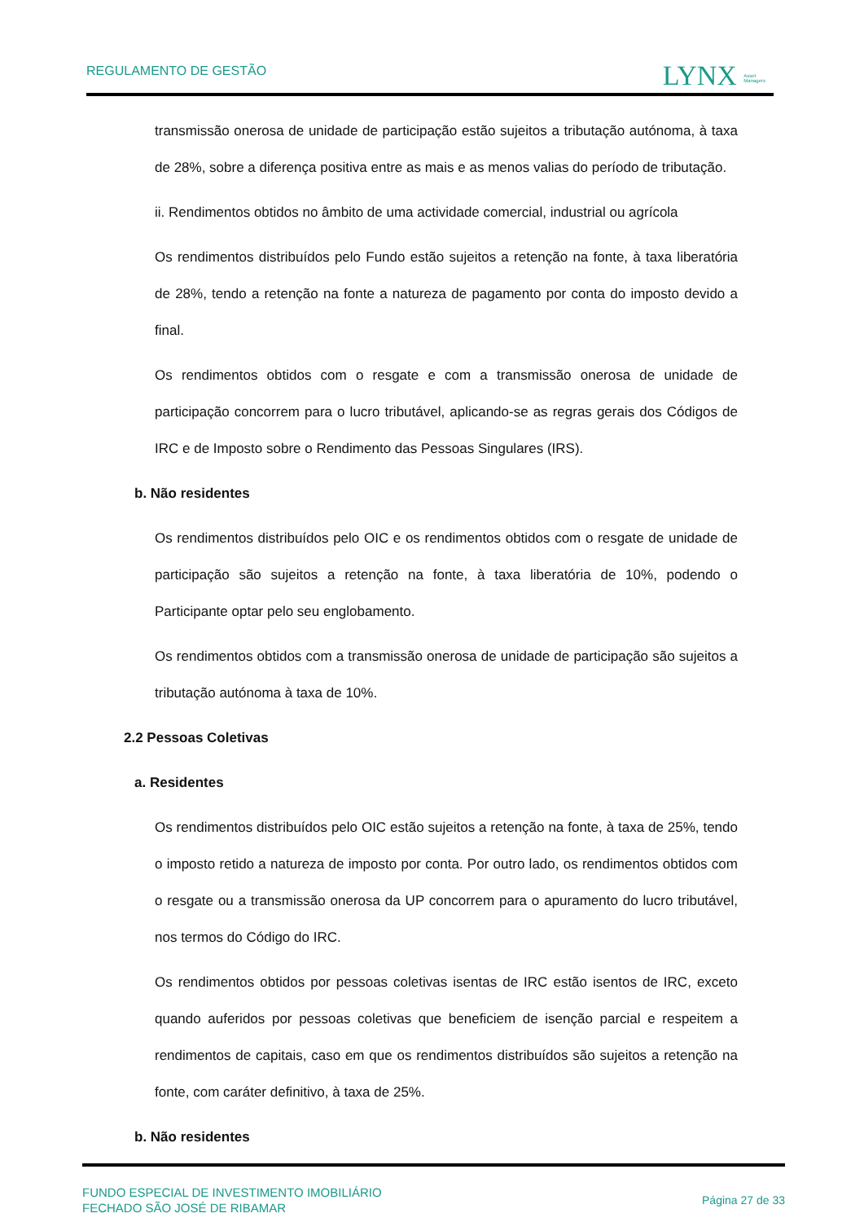REGULAMENTO DE GESTÃO LYNX Asset
Managers
transmissão onerosa de unidade de participação estão sujeitos a tributação autónoma, à taxa de 28%, sobre a diferença positiva entre as mais e as menos valias do período de tributação.
ii. Rendimentos obtidos no âmbito de uma actividade comercial, industrial ou agrícola
Os rendimentos distribuídos pelo Fundo estão sujeitos a retenção na fonte, à taxa liberatória de 28%, tendo a retenção na fonte a natureza de pagamento por conta do imposto devido a final.
Os rendimentos obtidos com o resgate e com a transmissão onerosa de unidade de participação concorrem para o lucro tributável, aplicando-se as regras gerais dos Códigos de IRC e de Imposto sobre o Rendimento das Pessoas Singulares (IRS).
b. Não residentes
Os rendimentos distribuídos pelo OIC e os rendimentos obtidos com o resgate de unidade de participação são sujeitos a retenção na fonte, à taxa liberatória de 10%, podendo o Participante optar pelo seu englobamento.
Os rendimentos obtidos com a transmissão onerosa de unidade de participação são sujeitos a tributação autónoma à taxa de 10%.
2.2 Pessoas Coletivas
a. Residentes
Os rendimentos distribuídos pelo OIC estão sujeitos a retenção na fonte, à taxa de 25%, tendo o imposto retido a natureza de imposto por conta. Por outro lado, os rendimentos obtidos com o resgate ou a transmissão onerosa da UP concorrem para o apuramento do lucro tributável, nos termos do Código do IRC.
Os rendimentos obtidos por pessoas coletivas isentas de IRC estão isentos de IRC, exceto quando auferidos por pessoas coletivas que beneficiem de isenção parcial e respeitem a rendimentos de capitais, caso em que os rendimentos distribuídos são sujeitos a retenção na fonte, com caráter definitivo, à taxa de 25%.
b. Não residentes
FUNDO ESPECIAL DE INVESTIMENTO IMOBILIÁRIO
FECHADO SÃO JOSÉ DE RIBAMAR
Página 27 de 33